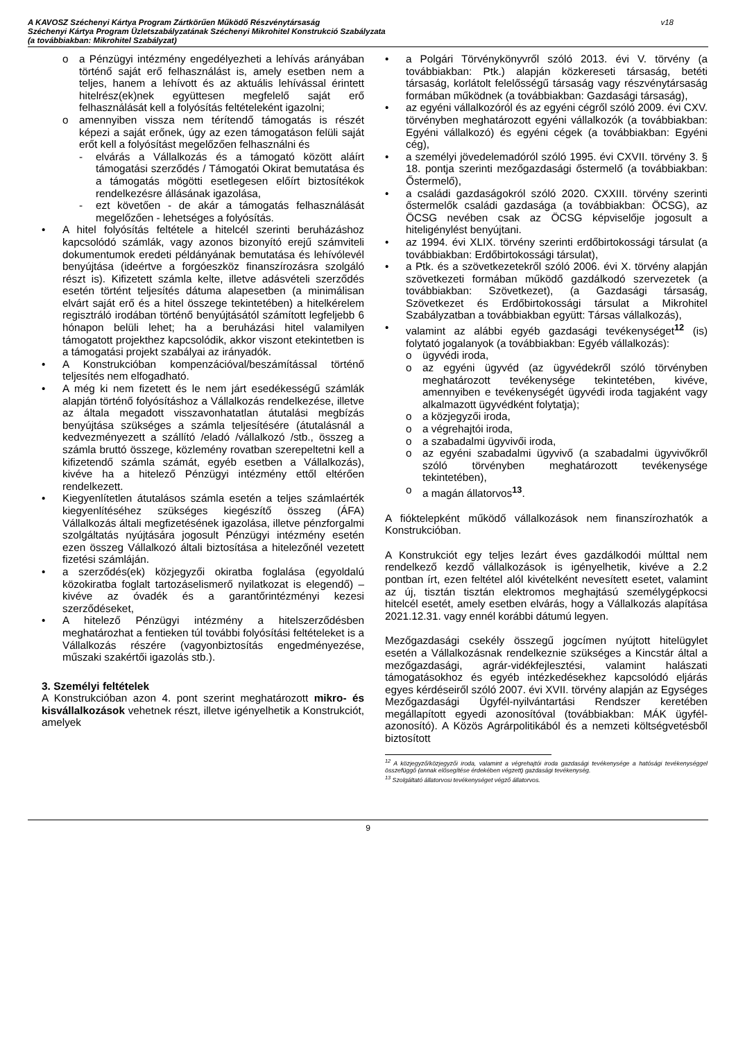A KAVOSZ Széchenyi Kártya Program Zártkörűen Működő Részvénytársaság
Széchenyi Kártya Program Üzletszabályzatának Széchenyi Mikrohitel Konstrukció Szabályzata
(a továbbiakban: Mikrohitel Szabályzat)
v18
o a Pénzügyi intézmény engedélyezheti a lehívás arányában történő saját erő felhasználást is, amely esetben nem a teljes, hanem a lehívott és az aktuális lehívással érintett hitelrész(ek)nek együttesen megfelelő saját erő felhasználását kell a folyósítás feltételeként igazolni;
o amennyiben vissza nem térítendő támogatás is részét képezi a saját erőnek, úgy az ezen támogatáson felüli saját erőt kell a folyósítást megelőzően felhasználni és
- elvárás a Vállalkozás és a támogató között aláírt támogatási szerződés / Támogatói Okirat bemutatása és a támogatás mögötti esetlegesen előírt biztosítékok rendelkezésre állásának igazolása,
- ezt követően - de akár a támogatás felhasználását megelőzően - lehetséges a folyósítás.
• A hitel folyósítás feltétele a hitelcél szerinti beruházáshoz kapcsolódó számlák, vagy azonos bizonyító erejű számviteli dokumentumok eredeti példányának bemutatása és lehívólevél benyújtása (ideértve a forgóeszköz finanszírozásra szolgáló részt is). Kifizetett számla kelte, illetve adásvételi szerződés esetén történt teljesítés dátuma alapesetben (a minimálisan elvárt saját erő és a hitel összege tekintetében) a hitelkérelem regisztráló irodában történő benyújtásától számított legfeljebb 6 hónapon belüli lehet; ha a beruházási hitel valamilyen támogatott projekthez kapcsolódik, akkor viszont etekintetben is a támogatási projekt szabályai az irányadók.
• A Konstrukcióban kompenzációval/beszámítással történő teljesítés nem elfogadható.
• A még ki nem fizetett és le nem járt esedékességű számlák alapján történő folyósításhoz a Vállalkozás rendelkezése, illetve az általa megadott visszavonhatatlan átutalási megbízás benyújtása szükséges a számla teljesítésére (átutalásnál a kedvezményezett a szállító /eladó /vállalkozó /stb., összeg a számla bruttó összege, közlemény rovatban szerepeltetni kell a kifizetendő számla számát, egyéb esetben a Vállalkozás), kivéve ha a hitelező Pénzügyi intézmény ettől eltérően rendelkezett.
• Kiegyenlítetlen átutalásos számla esetén a teljes számlaérték kiegyenlítéséhez szükséges kiegészítő összeg (ÁFA) Vállalkozás általi megfizetésének igazolása, illetve pénzforgalmi szolgáltatás nyújtására jogosult Pénzügyi intézmény esetén ezen összeg Vállalkozó általi biztosítása a hitelezőnél vezetett fizetési számláján.
• a szerződés(ek) közjegyzői okiratba foglalása (egyoldalú közokiratba foglalt tartozáselismerő nyilatkozat is elegendő) – kivéve az óvadék és a garantőrintézményi kezesi szerződéseket,
• A hitelező Pénzügyi intézmény a hitelszerződésben meghatározhat a fentieken túl további folyósítási feltételeket is a Vállalkozás részére (vagyonbiztosítás engedményezése, műszaki szakértői igazolás stb.).
3. Személyi feltételek
A Konstrukcióban azon 4. pont szerint meghatározott mikro- és kisvállalkozások vehetnek részt, illetve igényelhetik a Konstrukciót, amelyek
• a Polgári Törvénykönyvről szóló 2013. évi V. törvény (a továbbiakban: Ptk.) alapján közkereseti társaság, betéti társaság, korlátolt felelősségű társaság vagy részvénytársaság formában működnek (a továbbiakban: Gazdasági társaság),
• az egyéni vállalkozóról és az egyéni cégről szóló 2009. évi CXV. törvényben meghatározott egyéni vállalkozók (a továbbiakban: Egyéni vállalkozó) és egyéni cégek (a továbbiakban: Egyéni cég),
• a személyi jövedelemadóról szóló 1995. évi CXVII. törvény 3. § 18. pontja szerinti mezőgazdasági őstermelő (a továbbiakban: Őstermelő),
• a családi gazdaságokról szóló 2020. CXXIII. törvény szerinti őstermelők családi gazdasága (a továbbiakban: ÖCSG), az ÖCSG nevében csak az ÖCSG képviselője jogosult a hiteligénylést benyújtani.
• az 1994. évi XLIX. törvény szerinti erdőbirtokossági társulat (a továbbiakban: Erdőbirtokossági társulat),
• a Ptk. és a szövetkezetekről szóló 2006. évi X. törvény alapján szövetkezeti formában működő gazdálkodó szervezetek (a továbbiakban: Szövetkezet), (a Gazdasági társaság, Szövetkezet és Erdőbirtokossági társulat a Mikrohitel Szabályzatban a továbbiakban együtt: Társas vállalkozás),
• valamint az alábbi egyéb gazdasági tevékenységet<sup>12</sup> (is) folytató jogalanyok (a továbbiakban: Egyéb vállalkozás):
o ügyvédi iroda,
o az egyéni ügyvéd (az ügyvédekről szóló törvényben meghatározott tevékenysége tekintetében, kivéve, amennyiben e tevékenységét ügyvédi iroda tagjaként vagy alkalmazott ügyvédként folytatja);
o a közjegyzői iroda,
o a végrehajtói iroda,
o a szabadalmi ügyvivői iroda,
o az egyéni szabadalmi ügyvivő (a szabadalmi ügyvivőkről szóló törvényben meghatározott tevékenysége tekintetében),
o a magán állatorvos<sup>13</sup>.
A fióktelepként működő vállalkozások nem finanszírozhatók a Konstrukcióban.
A Konstrukciót egy teljes lezárt éves gazdálkodói múlttal nem rendelkező kezdő vállalkozások is igényelhetik, kivéve a 2.2 pontban írt, ezen feltétel alól kivételként nevesített esetet, valamint az új, tisztán tisztán elektromos meghajtású személygépkocsi hitelcél esetét, amely esetben elvárás, hogy a Vállalkozás alapítása 2021.12.31. vagy ennél korábbi dátumú legyen.
Mezőgazdasági csekély összegű jogcímen nyújtott hitelügylet esetén a Vállalkozásnak rendelkeznie szükséges a Kincstár által a mezőgazdasági, agrár-vidékfejlesztési, valamint halászati támogatásokhoz és egyéb intézkedésekhez kapcsolódó eljárás egyes kérdéseiről szóló 2007. évi XVII. törvény alapján az Egységes Mezőgazdasági Ügyfél-nyilvántartási Rendszer keretében megállapított egyedi azonosítóval (továbbiakban: MÁK ügyfél-azonosító). A Közös Agrárpolitikából és a nemzeti költségvetésből biztosított
<sup>12</sup> A közjegyző/közjegyzői iroda, valamint a végrehajtói iroda gazdasági tevékenysége a hatósági tevékenységgel összefüggő (annak elősegítése érdekében végzett) gazdasági tevékenység.
<sup>13</sup> Szolgáltató állatorvosi tevékenységet végző állatorvos.
9